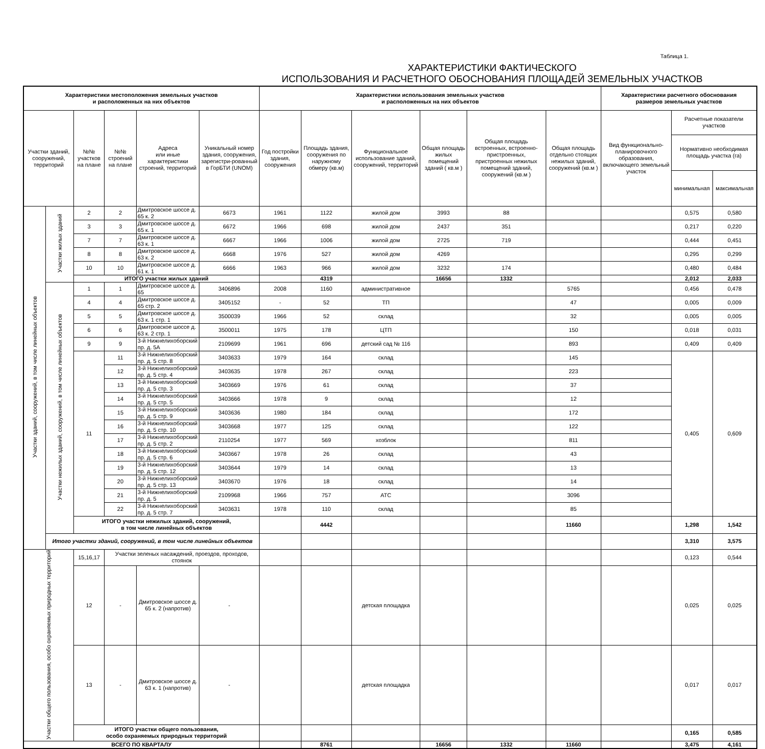Таблица 1.
ХАРАКТЕРИСТИКИ ФАКТИЧЕСКОГО
ИСПОЛЬЗОВАНИЯ И РАСЧЕТНОГО ОБОСНОВАНИЯ ПЛОЩАДЕЙ ЗЕМЕЛЬНЫХ УЧАСТКОВ
| Характеристики местоположения земельных участков и расположенных на них объектов | | | | | | Характеристики использования земельных участков и расположенных на них объектов | | | | | | Характеристики расчетного обоснования размеров земельных участков | | |
| --- | --- | --- | --- | --- | --- | --- | --- | --- | --- | --- | --- | --- | --- | --- |
| Участки зданий, сооружений, территорий | | №№ участков на плане | №№ строений на плане | Адреса или иные характеристики строений, территорий | Уникальный номер здания, сооружения, зарегистри-рованный в ГорБТИ (UNOM) | Год постройки здания, сооружения | Площадь здания, сооружения по наружному обмеру (кв.м) | Функциональное использование зданий, сооружений, территорий | Общая площадь жилых помещений зданий ( кв.м ) | Общая площадь встроенных, встроенно-пристроенных, пристроенных нежилых помещений зданий, сооружений (кв.м ) | Общая площадь отдельно стоящих нежилых зданий, сооружений (кв.м ) | Вид функционально-планировочного образования, включающего земельный участок | Расчетные показатели участков | |
| | | | | | | | | | | | | | Нормативно необходимая площадь участка (га) | |
| | | | | | | | | | | | | | минимальная | максимальная |
| Участки зданий, сооружений, в том числе линейных объектов | Участки жилых зданий | 2 | 2 | Дмитровское шоссе д. 65 к. 2 | 6673 | 1961 | 1122 | жилой дом | 3993 | 88 | | | 0,575 | 0,580 |
| | | 3 | 3 | Дмитровское шоссе д. 65 к. 1 | 6672 | 1966 | 698 | жилой дом | 2437 | 351 | | | 0,217 | 0,220 |
| | | 7 | 7 | Дмитровское шоссе д. 63 к. 1 | 6667 | 1966 | 1006 | жилой дом | 2725 | 719 | | | 0,444 | 0,451 |
| | | 8 | 8 | Дмитровское шоссе д. 63 к. 2 | 6668 | 1976 | 527 | жилой дом | 4269 | | | | 0,295 | 0,299 |
| | | 10 | 10 | Дмитровское шоссе д. 61 к. 1 | 6666 | 1963 | 966 | жилой дом | 3232 | 174 | | | 0,480 | 0,484 |
| | | ИТОГО участки жилых зданий | | | | | 4319 | | 16656 | 1332 | | | 2,012 | 2,033 |
| | Участки нежилых зданий, сооружений, в том числе линейных объектов | 1 | 1 | Дмитровское шоссе д. 65 | 3406896 | 2008 | 1160 | административное | | | 5765 | | 0,456 | 0,478 |
| | | 4 | 4 | Дмитровское шоссе д. 65 стр. 2 | 3405152 | - | 52 | ТП | | | 47 | | 0,005 | 0,009 |
| | | 5 | 5 | Дмитровское шоссе д. 63 к. 1 стр. 1 | 3500039 | 1966 | 52 | склад | | | 32 | | 0,005 | 0,005 |
| | | 6 | 6 | Дмитровское шоссе д. 63 к. 2 стр. 1 | 3500011 | 1975 | 178 | ЦТП | | | 150 | | 0,018 | 0,031 |
| | | 9 | 9 | 3-й Нижнелихоборский пр. д. 5А | 2109699 | 1961 | 696 | детский сад № 116 | | | 893 | | 0,409 | 0,409 |
| | | 11 | 11 | 3-й Нижнелихоборский пр. д. 5 стр. 8 | 3403633 | 1979 | 164 | склад | | | 145 | | 0,405 | 0,609 |
| | | | 12 | 3-й Нижнелихоборский пр. д. 5 стр. 4 | 3403635 | 1978 | 267 | склад | | | 223 | | | |
| | | | 13 | 3-й Нижнелихоборский пр. д. 5 стр. 3 | 3403669 | 1976 | 61 | склад | | | 37 | | | |
| | | | 14 | 3-й Нижнелихоборский пр. д. 5 стр. 5 | 3403666 | 1978 | 9 | склад | | | 12 | | | |
| | | | 15 | 3-й Нижнелихоборский пр. д. 5 стр. 9 | 3403636 | 1980 | 184 | склад | | | 172 | | | |
| | | | 16 | 3-й Нижнелихоборский пр. д. 5 стр. 10 | 3403668 | 1977 | 125 | склад | | | 122 | | | |
| | | | 17 | 3-й Нижнелихоборский пр. д. 5 стр. 2 | 2110254 | 1977 | 569 | хозблок | | | 811 | | | |
| | | | 18 | 3-й Нижнелихоборский пр. д. 5 стр. 6 | 3403667 | 1978 | 26 | склад | | | 43 | | | |
| | | | 19 | 3-й Нижнелихоборский пр. д. 5 стр. 12 | 3403644 | 1979 | 14 | склад | | | 13 | | | |
| | | | 20 | 3-й Нижнелихоборский пр. д. 5 стр. 13 | 3403670 | 1976 | 18 | склад | | | 14 | | | |
| | | | 21 | 3-й Нижнелихоборский пр. д. 5 | 2109968 | 1966 | 757 | АТС | | | 3096 | | | |
| | | | 22 | 3-й Нижнелихоборский пр. д. 5 стр. 7 | 3403631 | 1978 | 110 | склад | | | 85 | | | |
| | | ИТОГО участки нежилых зданий, сооружений, в том числе линейных объектов | | | | | 4442 | | | | 11660 | | 1,298 | 1,542 |
| | Итого участки зданий, сооружений, в том числе линейных объектов | | | | | | | | | | | | 3,310 | 3,575 |
| Участки общего пользования, особо охраняемых природных территорий | | 15,16,17 | Участки зеленых насаждений, проездов, проходов, стоянок | | | | | | | | | | 0,123 | 0,544 |
| | | 12 | - | Дмитровское шоссе д. 65 к. 2 (напротив) | - | | | детская площадка | | | | | 0,025 | 0,025 |
| | | 13 | - | Дмитровское шоссе д. 63 к. 1 (напротив) | - | | | детская площадка | | | | | 0,017 | 0,017 |
| | | ИТОГО участки общего пользования, особо охраняемых природных территорий | | | | | | | | | | | 0,165 | 0,585 |
| ВСЕГО ПО КВАРТАЛУ | | | | | | | 8761 | | 16656 | 1332 | 11660 | | 3,475 | 4,161 |